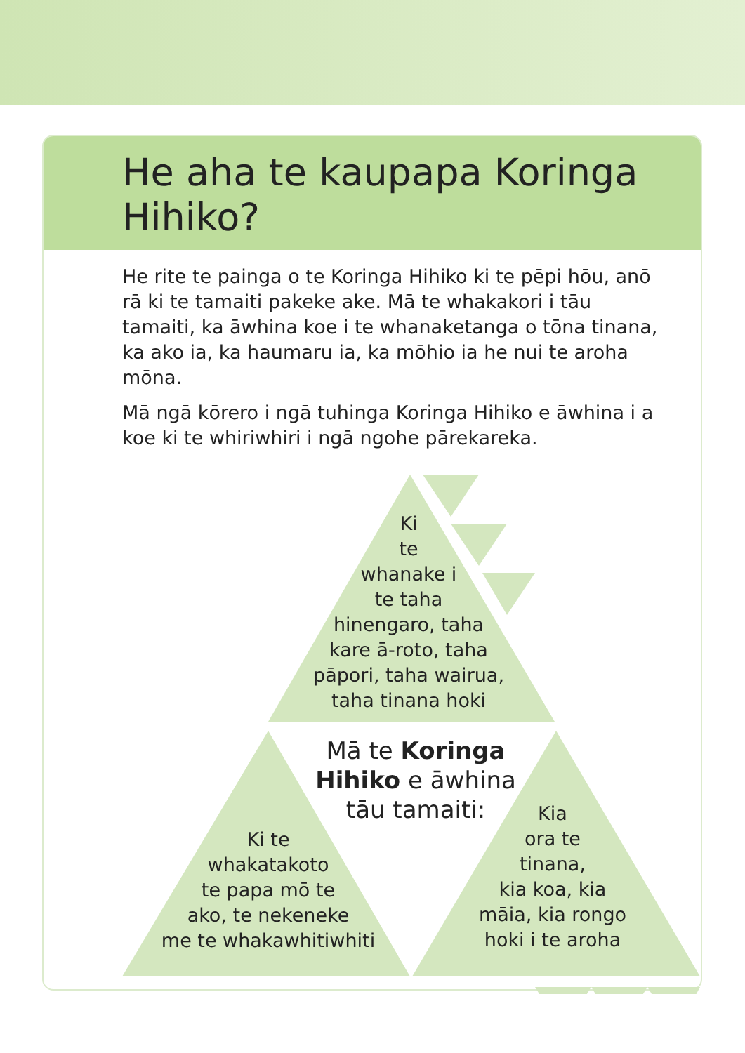He aha te kaupapa Koringa Hihiko?
He rite te painga o te Koringa Hihiko ki te pēpi hōu, anō rā ki te tamaiti pakeke ake. Mā te whakakori i tāu tamaiti, ka āwhina koe i te whanaketanga o tōna tinana, ka ako ia, ka haumaru ia, ka mōhio ia he nui te aroha mōna.
Mā ngā kōrero i ngā tuhinga Koringa Hihiko e āwhina i a koe ki te whiriwhiri i ngā ngohe pārekareka.
Ki
te
whanake i
te taha
hinengaro, taha
kare ā-roto, taha
pāpori, taha wairua,
taha tinana hoki
Mā te Koringa Hihiko e āwhina tāu tamaiti:
Ki te
whakatakoto
te papa mō te
ako, te nekeneke
me te whakawhitiwhiti
Kia
ora te
tinana,
kia koa, kia
māia, kia rongo
hoki i te aroha